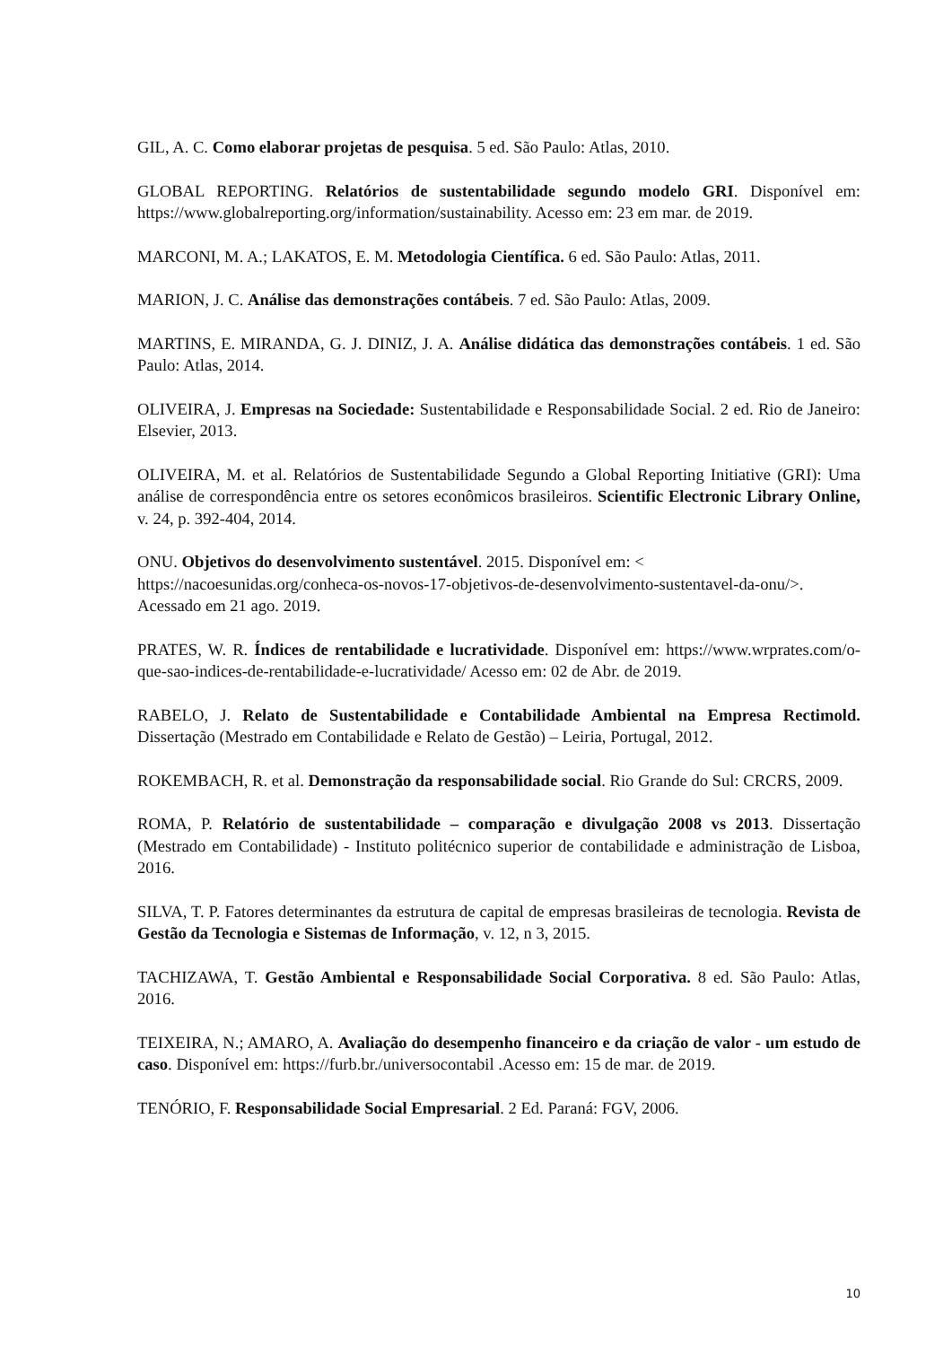GIL, A. C. Como elaborar projetas de pesquisa. 5 ed. São Paulo: Atlas, 2010.
GLOBAL REPORTING. Relatórios de sustentabilidade segundo modelo GRI. Disponível em: https://www.globalreporting.org/information/sustainability. Acesso em: 23 em mar. de 2019.
MARCONI, M. A.; LAKATOS, E. M. Metodologia Científica. 6 ed. São Paulo: Atlas, 2011.
MARION, J. C. Análise das demonstrações contábeis. 7 ed. São Paulo: Atlas, 2009.
MARTINS, E. MIRANDA, G. J. DINIZ, J. A. Análise didática das demonstrações contábeis. 1 ed. São Paulo: Atlas, 2014.
OLIVEIRA, J. Empresas na Sociedade: Sustentabilidade e Responsabilidade Social. 2 ed. Rio de Janeiro: Elsevier, 2013.
OLIVEIRA, M. et al. Relatórios de Sustentabilidade Segundo a Global Reporting Initiative (GRI): Uma análise de correspondência entre os setores econômicos brasileiros. Scientific Electronic Library Online, v. 24, p. 392-404, 2014.
ONU. Objetivos do desenvolvimento sustentável. 2015. Disponível em: < https://nacoesunidas.org/conheca-os-novos-17-objetivos-de-desenvolvimento-sustentavel-da-onu/>. Acessado em 21 ago. 2019.
PRATES, W. R. Índices de rentabilidade e lucratividade. Disponível em: https://www.wrprates.com/o-que-sao-indices-de-rentabilidade-e-lucratividade/ Acesso em: 02 de Abr. de 2019.
RABELO, J. Relato de Sustentabilidade e Contabilidade Ambiental na Empresa Rectimold. Dissertação (Mestrado em Contabilidade e Relato de Gestão) – Leiria, Portugal, 2012.
ROKEMBACH, R. et al. Demonstração da responsabilidade social. Rio Grande do Sul: CRCRS, 2009.
ROMA, P. Relatório de sustentabilidade – comparação e divulgação 2008 vs 2013. Dissertação (Mestrado em Contabilidade) - Instituto politécnico superior de contabilidade e administração de Lisboa, 2016.
SILVA, T. P. Fatores determinantes da estrutura de capital de empresas brasileiras de tecnologia. Revista de Gestão da Tecnologia e Sistemas de Informação, v. 12, n 3, 2015.
TACHIZAWA, T. Gestão Ambiental e Responsabilidade Social Corporativa. 8 ed. São Paulo: Atlas, 2016.
TEIXEIRA, N.; AMARO, A. Avaliação do desempenho financeiro e da criação de valor - um estudo de caso. Disponível em: https://furb.br./universocontabil .Acesso em: 15 de mar. de 2019.
TENÓRIO, F. Responsabilidade Social Empresarial. 2 Ed. Paraná: FGV, 2006.
10